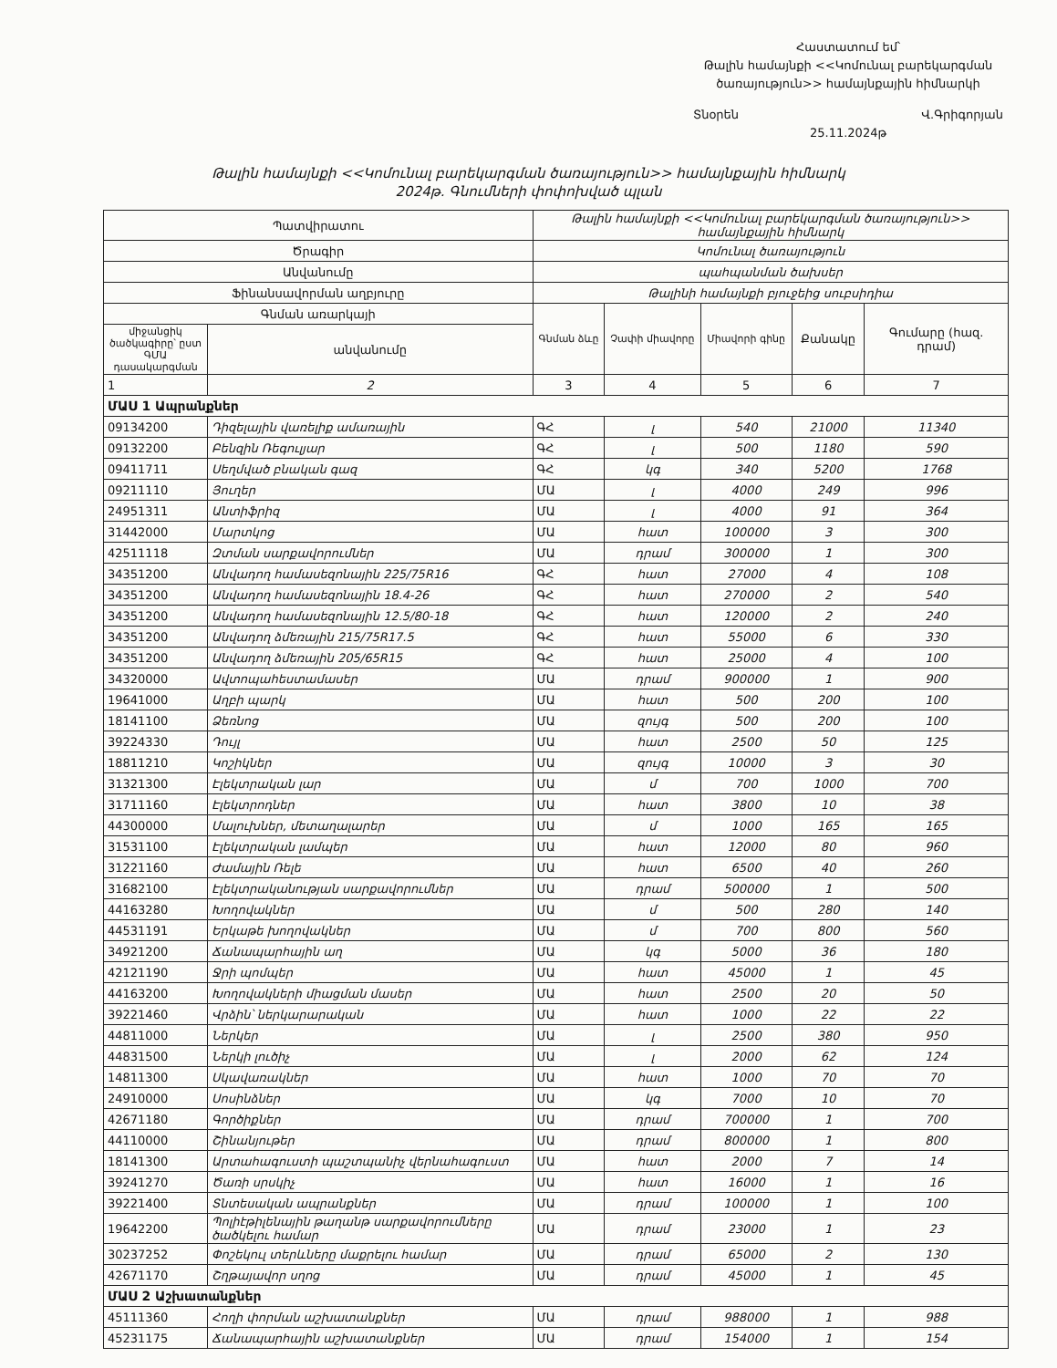Հաստատում եմ՝
Թալին համայնքի <<Կոմունալ բարեկարգման ծառայություն>> համայնքային հիմնարկի
Տնօրեն Վ.Գրիգորյան
25.11.2024թ
Թալին համայնքի <<Կոմունալ բարեկարգման ծառայություն>> համայնքային հիմնարկ
2024թ. Գնումների փոփոխված պլան
| Պատվիրատու | | Թալին համայնքի <<Կոմունալ բարեկարգման ծառայություն>> համայնքային հիմնարկ | | | | |
| Ծրագիր | | Կոմունալ ծառայություն | | | | |
| Անվանումը | | պահպանման ծախսեր | | | | |
| Ֆինանսավորման աղբյուրը | | Թալինի համայնքի բյուջեից սուբսիդիա | | | | |
| Գնման առարկայի | | Գնման ձևը | Չափի միավորը | Միավորի գինը | Քանակը | Գումարը (հազ. դրամ) |
| միջանցիկ ծածկագիրը՝ ըստ ԳՄԱ դասակարգման | անվանումը | | | | | |
| 1 | 2 | 3 | 4 | 5 | 6 | 7 |
| ՄԱՍ 1 Ապրանքներ | | | | | | |
| 09134200 | Դիզելային վառելիք ամառային | ԳՀ | լ | 540 | 21000 | 11340 |
| 09132200 | Բենզին Ռեգուլյար | ԳՀ | լ | 500 | 1180 | 590 |
| 09411711 | Սեղմված բնական գազ | ԳՀ | կգ | 340 | 5200 | 1768 |
| 09211110 | Յուղեր | ՄԱ | լ | 4000 | 249 | 996 |
| 24951311 | Անտիֆրիզ | ՄԱ | լ | 4000 | 91 | 364 |
| 31442000 | Մարտկոց | ՄԱ | հատ | 100000 | 3 | 300 |
| 42511118 | Զտման սարքավորումներ | ՄԱ | դրամ | 300000 | 1 | 300 |
| 34351200 | Անվադող համասեզոնային 225/75R16 | ԳՀ | հատ | 27000 | 4 | 108 |
| 34351200 | Անվադող համասեզոնային 18.4-26 | ԳՀ | հատ | 270000 | 2 | 540 |
| 34351200 | Անվադող համասեզոնային 12.5/80-18 | ԳՀ | հատ | 120000 | 2 | 240 |
| 34351200 | Անվադող ձմեռային 215/75R17.5 | ԳՀ | հատ | 55000 | 6 | 330 |
| 34351200 | Անվադող ձմեռային 205/65R15 | ԳՀ | հատ | 25000 | 4 | 100 |
| 34320000 | Ավտոպահեստամասեր | ՄԱ | դրամ | 900000 | 1 | 900 |
| 19641000 | Աղբի պարկ | ՄԱ | հատ | 500 | 200 | 100 |
| 18141100 | Ձեռնոց | ՄԱ | զույգ | 500 | 200 | 100 |
| 39224330 | Դույլ | ՄԱ | հատ | 2500 | 50 | 125 |
| 18811210 | Կոշիկներ | ՄԱ | զույգ | 10000 | 3 | 30 |
| 31321300 | Էլեկտրական լար | ՄԱ | մ | 700 | 1000 | 700 |
| 31711160 | Էլեկտրոդներ | ՄԱ | հատ | 3800 | 10 | 38 |
| 44300000 | Մալուխներ, մետաղալարեր | ՄԱ | մ | 1000 | 165 | 165 |
| 31531100 | Էլեկտրական լամպեր | ՄԱ | հատ | 12000 | 80 | 960 |
| 31221160 | Ժամային Ռելե | ՄԱ | հատ | 6500 | 40 | 260 |
| 31682100 | Էլեկտրականության սարքավորումներ | ՄԱ | դրամ | 500000 | 1 | 500 |
| 44163280 | Խողովակներ | ՄԱ | մ | 500 | 280 | 140 |
| 44531191 | Երկաթե խողովակներ | ՄԱ | մ | 700 | 800 | 560 |
| 34921200 | Ճանապարհային աղ | ՄԱ | կգ | 5000 | 36 | 180 |
| 42121190 | Ջրի պոմպեր | ՄԱ | հատ | 45000 | 1 | 45 |
| 44163200 | Խողովակների միացման մասեր | ՄԱ | հատ | 2500 | 20 | 50 |
| 39221460 | Վրձին՝ ներկարարական | ՄԱ | հատ | 1000 | 22 | 22 |
| 44811000 | Ներկեր | ՄԱ | լ | 2500 | 380 | 950 |
| 44831500 | Ներկի լուծիչ | ՄԱ | լ | 2000 | 62 | 124 |
| 14811300 | Սկավառակներ | ՄԱ | հատ | 1000 | 70 | 70 |
| 24910000 | Սոսինձներ | ՄԱ | կգ | 7000 | 10 | 70 |
| 42671180 | Գործիքներ | ՄԱ | դրամ | 700000 | 1 | 700 |
| 44110000 | Շինանյութեր | ՄԱ | դրամ | 800000 | 1 | 800 |
| 18141300 | Արտահագուստի պաշտպանիչ վերնահագուստ | ՄԱ | հատ | 2000 | 7 | 14 |
| 39241270 | Ծառի սրսկիչ | ՄԱ | հատ | 16000 | 1 | 16 |
| 39221400 | Տնտեսական ապրանքներ | ՄԱ | դրամ | 100000 | 1 | 100 |
| 19642200 | Պոլիէթիլենային թաղանթ սարքավորումները ծածկելու համար | ՄԱ | դրամ | 23000 | 1 | 23 |
| 30237252 | Փոշեկուլ տերևները մաքրելու համար | ՄԱ | դրամ | 65000 | 2 | 130 |
| 42671170 | Շղթայավոր սղոց | ՄԱ | դրամ | 45000 | 1 | 45 |
| ՄԱՍ 2 Աշխատանքներ | | | | | | |
| 45111360 | Հողի փորման աշխատանքներ | ՄԱ | դրամ | 988000 | 1 | 988 |
| 45231175 | Ճանապարհային աշխատանքներ | ՄԱ | դրամ | 154000 | 1 | 154 |